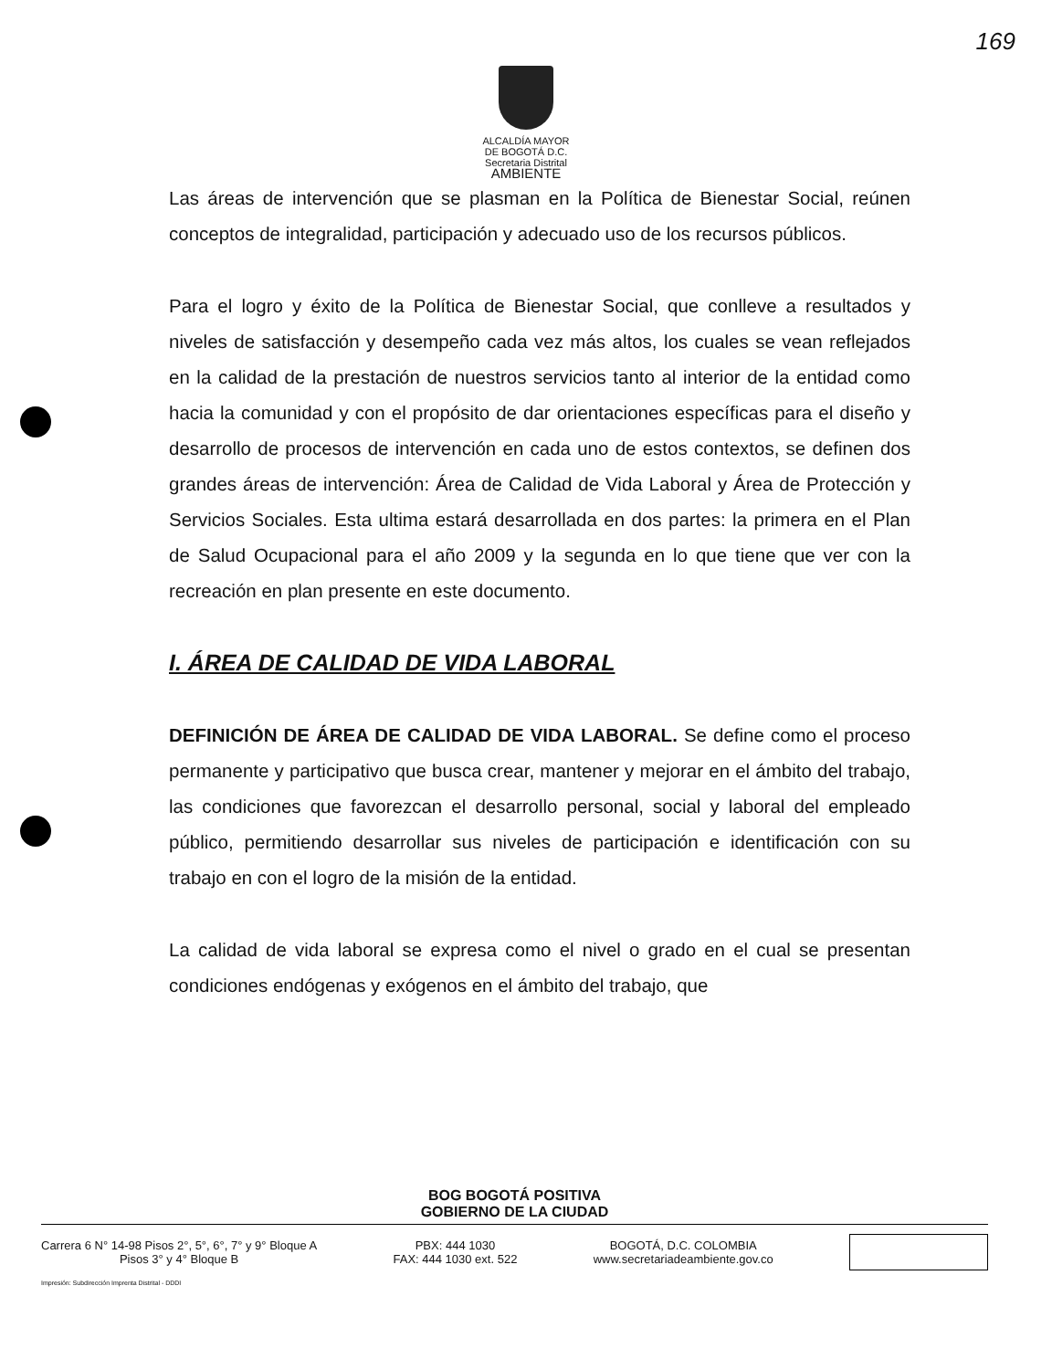169
ALCALDÍA MAYOR
DE BOGOTÁ D.C.
Secretaria Distrital
AMBIENTE
Las áreas de intervención que se plasman en la Política de Bienestar Social, reúnen conceptos de integralidad, participación y adecuado uso de los recursos públicos.
Para el logro y éxito de la Política de Bienestar Social, que conlleve a resultados y niveles de satisfacción y desempeño cada vez más altos, los cuales se vean reflejados en la calidad de la prestación de nuestros servicios tanto al interior de la entidad como hacia la comunidad y con el propósito de dar orientaciones específicas para el diseño y desarrollo de procesos de intervención en cada uno de estos contextos, se definen dos grandes áreas de intervención: Área de Calidad de Vida Laboral y Área de Protección y Servicios Sociales. Esta ultima estará desarrollada en dos partes: la primera en el Plan de Salud Ocupacional para el año 2009 y la segunda en lo que tiene que ver con la recreación en plan presente en este documento.
I. ÁREA DE CALIDAD DE VIDA LABORAL
DEFINICIÓN DE ÁREA DE CALIDAD DE VIDA LABORAL. Se define como el proceso permanente y participativo que busca crear, mantener y mejorar en el ámbito del trabajo, las condiciones que favorezcan el desarrollo personal, social y laboral del empleado público, permitiendo desarrollar sus niveles de participación e identificación con su trabajo en con el logro de la misión de la entidad.
La calidad de vida laboral se expresa como el nivel o grado en el cual se presentan condiciones endógenas y exógenos en el ámbito del trabajo, que
BOG BOGOTÁ POSITIVA
GOBIERNO DE LA CIUDAD
Carrera 6 N° 14-98 Pisos 2°, 5°, 6°, 7° y 9° Bloque A
Pisos 3° y 4° Bloque B
PBX: 444 1030
FAX: 444 1030 ext. 522
BOGOTÁ, D.C. COLOMBIA
www.secretariadeambiente.gov.co
Impresión: Subdirección Imprenta Distrital - DDDI